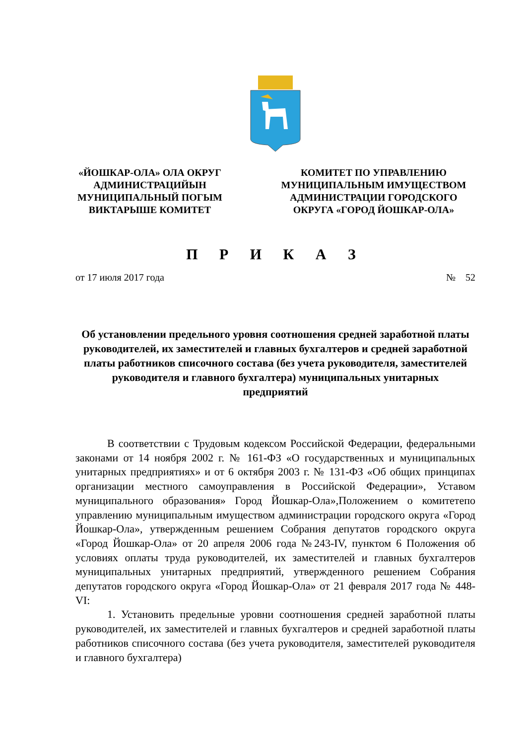«ЙОШКАР-ОЛА» ОЛА ОКРУГ
АДМИНИСТРАЦИЙЫН
МУНИЦИПАЛЬНЫЙ ПОГЫМ
ВИКТАРЫШЕ КОМИТЕТ
КОМИТЕТ ПО УПРАВЛЕНИЮ
МУНИЦИПАЛЬНЫМ ИМУЩЕСТВОМ
АДМИНИСТРАЦИИ ГОРОДСКОГО
ОКРУГА «ГОРОД ЙОШКАР-ОЛА»
П Р И К А З
от 17 июля 2017 года № 52
Об установлении предельного уровня соотношения средней заработной платы руководителей, их заместителей и главных бухгалтеров и средней заработной платы работников списочного состава (без учета руководителя, заместителей руководителя и главного бухгалтера) муниципальных унитарных предприятий
В соответствии с Трудовым кодексом Российской Федерации, федеральными законами от 14 ноября 2002 г. № 161-ФЗ «О государственных и муниципальных унитарных предприятиях» и от 6 октября 2003 г. № 131-ФЗ «Об общих принципах организации местного самоуправления в Российской Федерации», Уставом муниципального образования» Город Йошкар-Ола»,Положением о комитетепо управлению муниципальным имуществом администрации городского округа «Город Йошкар-Ола», утвержденным решением Собрания депутатов городского округа «Город Йошкар-Ола» от 20 апреля 2006 года №243-IV, пунктом 6 Положения об условиях оплаты труда руководителей, их заместителей и главных бухгалтеров муниципальных унитарных предприятий, утвержденного решением Собрания депутатов городского округа «Город Йошкар-Ола» от 21 февраля 2017 года № 448-VI:
1. Установить предельные уровни соотношения средней заработной платы руководителей, их заместителей и главных бухгалтеров и средней заработной платы работников списочного состава (без учета руководителя, заместителей руководителя и главного бухгалтера)